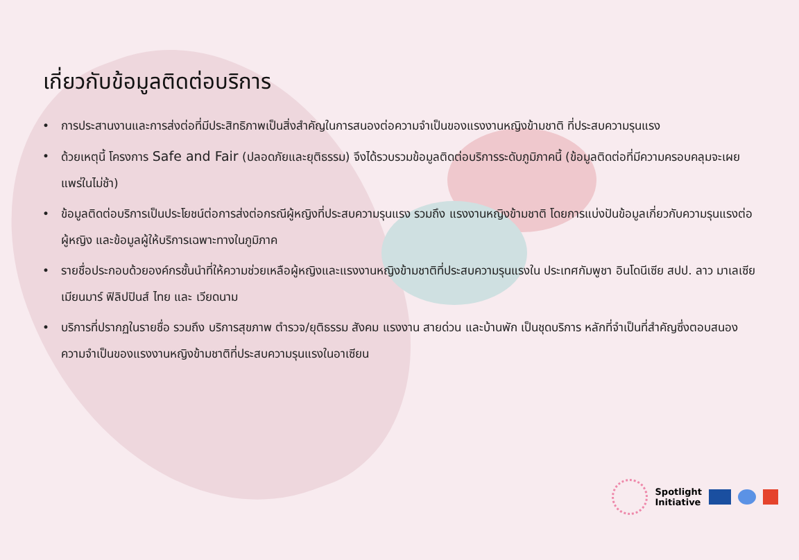เกี่ยวกับข้อมูลติดต่อบริการ
• การประสานงานและการส่งต่อที่มีประสิทธิภาพเป็นสิ่งสำคัญในการสนองต่อความจำเป็นของแรงงานหญิงข้ามชาติ ที่ประสบความรุนแรง
• ด้วยเหตุนี้ โครงการ Safe and Fair (ปลอดภัยและยุติธรรม) จึงได้รวบรวมข้อมูลติดต่อบริการระดับภูมิภาคนี้ (ข้อมูลติดต่อที่มีความครอบคลุมจะเผยแพร่ในไม่ช้า)
• ข้อมูลติดต่อบริการเป็นประโยชน์ต่อการส่งต่อกรณีผู้หญิงที่ประสบความรุนแรง รวมถึง แรงงานหญิงข้ามชาติ โดยการแบ่งปันข้อมูลเกี่ยวกับความรุนแรงต่อผู้หญิง และข้อมูลผู้ให้บริการเฉพาะทางในภูมิภาค
• รายชื่อประกอบด้วยองค์กรชั้นนำที่ให้ความช่วยเหลือผู้หญิงและแรงงานหญิงข้ามชาติที่ประสบความรุนแรงใน ประเทศกัมพูชา อินโดนีเซีย สปป. ลาว มาเลเซีย เมียนมาร์ ฟิลิปปินส์ ไทย และ เวียดนาม
• บริการที่ปรากฏในรายชื่อ รวมถึง บริการสุขภาพ ตำรวจ/ยุติธรรม สังคม แรงงาน สายด่วน และบ้านพัก เป็นชุดบริการ หลักที่จำเป็นที่สำคัญซึ่งตอบสนองความจำเป็นของแรงงานหญิงข้ามชาติที่ประสบความรุนแรงในอาเซียน
Spotlight
Initiative